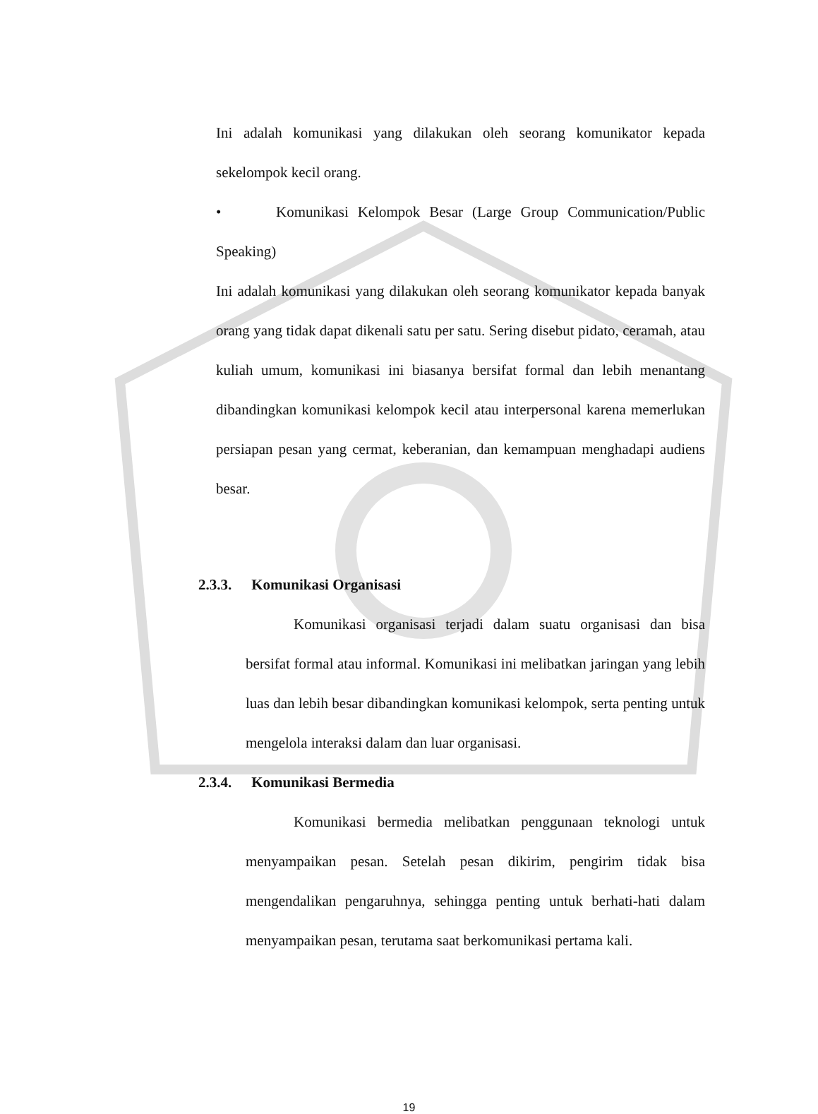Ini adalah komunikasi yang dilakukan oleh seorang komunikator kepada sekelompok kecil orang.
• Komunikasi Kelompok Besar (Large Group Communication/Public Speaking)
Ini adalah komunikasi yang dilakukan oleh seorang komunikator kepada banyak orang yang tidak dapat dikenali satu per satu. Sering disebut pidato, ceramah, atau kuliah umum, komunikasi ini biasanya bersifat formal dan lebih menantang dibandingkan komunikasi kelompok kecil atau interpersonal karena memerlukan persiapan pesan yang cermat, keberanian, dan kemampuan menghadapi audiens besar.
2.3.3. Komunikasi Organisasi
Komunikasi organisasi terjadi dalam suatu organisasi dan bisa bersifat formal atau informal. Komunikasi ini melibatkan jaringan yang lebih luas dan lebih besar dibandingkan komunikasi kelompok, serta penting untuk mengelola interaksi dalam dan luar organisasi.
2.3.4. Komunikasi Bermedia
Komunikasi bermedia melibatkan penggunaan teknologi untuk menyampaikan pesan. Setelah pesan dikirim, pengirim tidak bisa mengendalikan pengaruhnya, sehingga penting untuk berhati-hati dalam menyampaikan pesan, terutama saat berkomunikasi pertama kali.
19